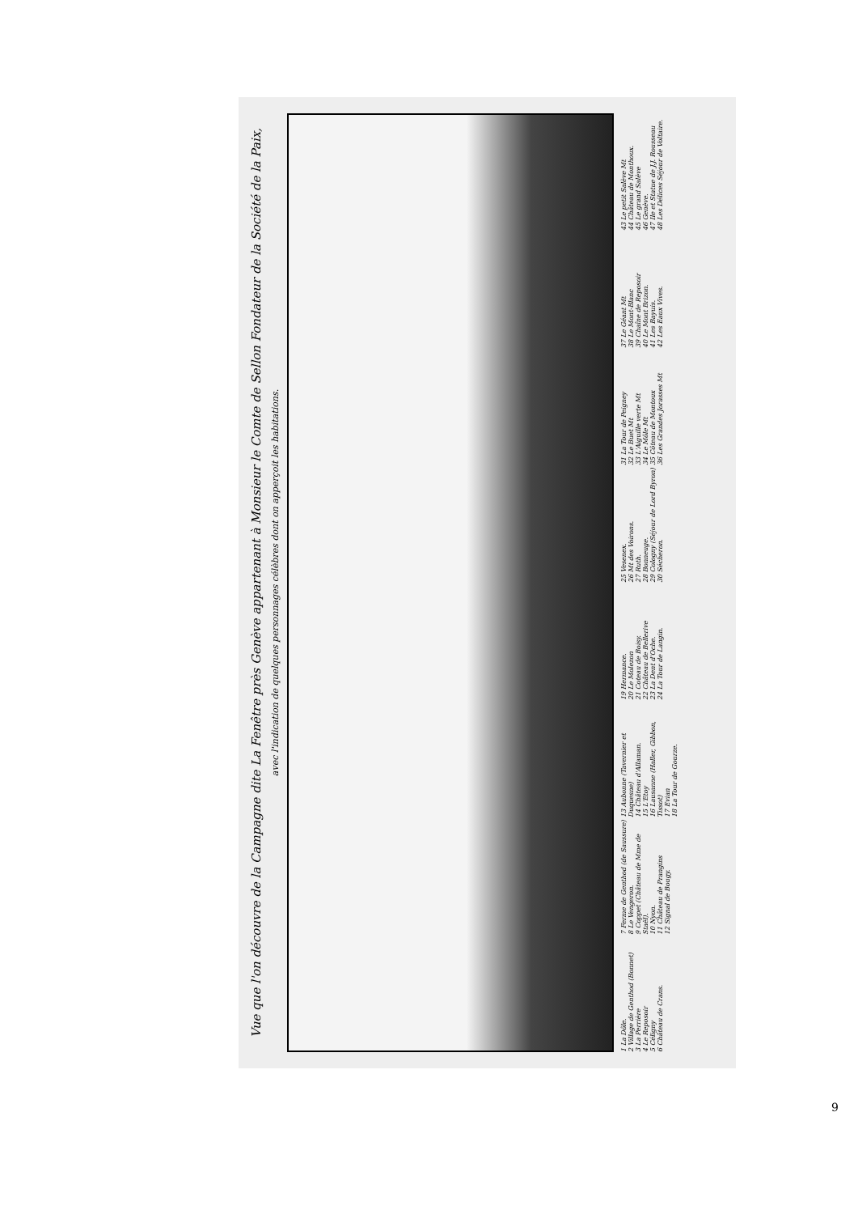Vue que l'on découvre de la Campagne dite La Fenêtre près Genève appartenant à Monsieur le Comte de Sellon Fondateur de la Société de la Paix,
avec l'indication de quelques personnages célèbres dont on apperçoit les habitations.
1 La Dôle.
2 Village de Genthod (Bonnet)
3 La Perrière
4 Le Reposoir
5 Céligny
6 Château de Crans.
7 Ferme de Genthod (de Saussure)
8 Le Vengeron.
9 Coppet (Château de Mme de Staël).
10 Nyon.
11 Château de Prangins
12 Signal de Bougy.
13 Aubonne (Tavernier et Duquesne)
14 Château d'Allaman.
15 L'Etoy
16 Lausanne (Haller, Gibbon, Tissot)
17 Evian
18 La Tour de Gourze.
19 Hermance.
20 Le Molezon
21 Coteau de Boisy.
22 Château de Bellerive
23 La Dent d'Oche.
24 La Tour de Langin.
25 Vesenex.
26 Mt des Voirons.
27 Ruth.
28 Bonneuge.
29 Cologny (Séjour de Lord Byron)
30 Sécheron.
31 La Tour de Peigney
32 Le Buet Mt
33 L'Aiguille verte Mt
34 Le Môle Mt
35 Côteau de Montoux
36 Les Grandes Jorasses Mt
37 Le Géant Mt
38 Le Mont-Blanc
39 Chaîne de Reposoir
40 Le Mont Brizon.
41 Les Bayuis.
42 Les Eaux Vives.
43 Le petit Salève Mt
44 Château de Monthoux.
45 Le grand Salève
46 Genève.
47 Ile et Statue de J.J. Rousseau
48 Les Délices Séjour de Voltaire.
9